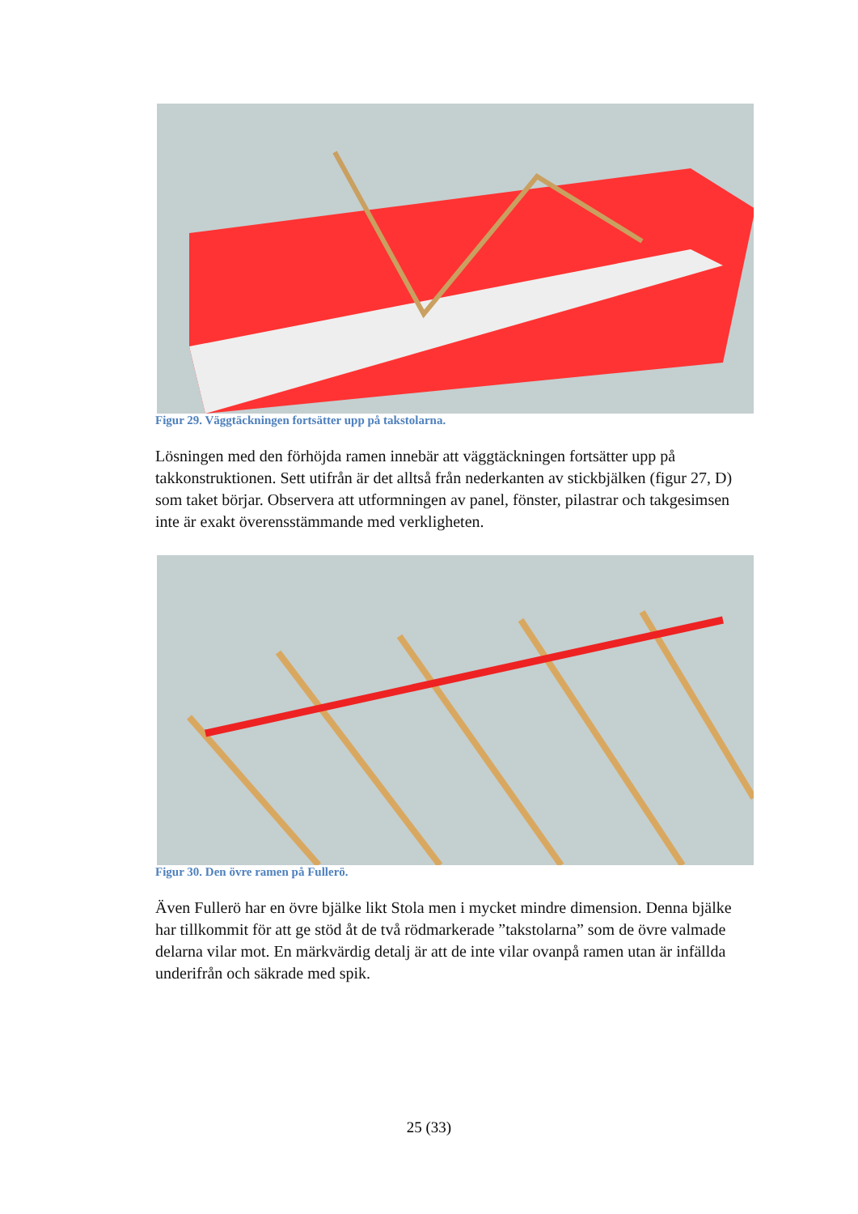Figur 29. Väggtäckningen fortsätter upp på takstolarna.
Lösningen med den förhöjda ramen innebär att väggtäckningen fortsätter upp på takkonstruktionen. Sett utifrån är det alltså från nederkanten av stickbjälken (figur 27, D) som taket börjar. Observera att utformningen av panel, fönster, pilastrar och takgesimsen inte är exakt överensstämmande med verkligheten.
Figur 30. Den övre ramen på Fullerö.
Även Fullerö har en övre bjälke likt Stola men i mycket mindre dimension. Denna bjälke har tillkommit för att ge stöd åt de två rödmarkerade ”takstolarna” som de övre valmade delarna vilar mot. En märkvärdig detalj är att de inte vilar ovanpå ramen utan är infällda underifrån och säkrade med spik.
25 (33)